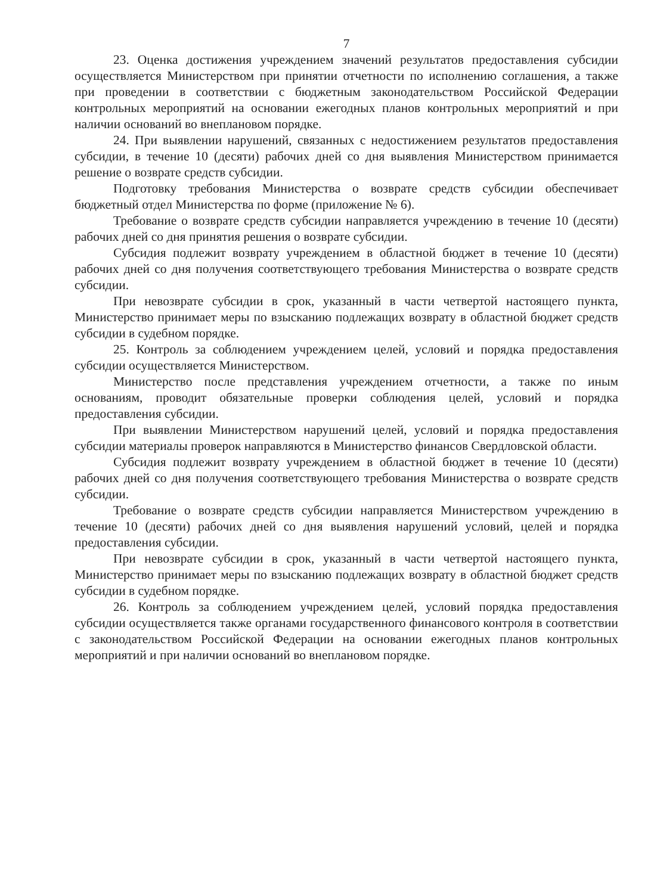7
23. Оценка достижения учреждением значений результатов предоставления субсидии осуществляется Министерством при принятии отчетности по исполнению соглашения, а также при проведении в соответствии с бюджетным законодательством Российской Федерации контрольных мероприятий на основании ежегодных планов контрольных мероприятий и при наличии оснований во внеплановом порядке.
24. При выявлении нарушений, связанных с недостижением результатов предоставления субсидии, в течение 10 (десяти) рабочих дней со дня выявления Министерством принимается решение о возврате средств субсидии.
Подготовку требования Министерства о возврате средств субсидии обеспечивает бюджетный отдел Министерства по форме (приложение № 6).
Требование о возврате средств субсидии направляется учреждению в течение 10 (десяти) рабочих дней со дня принятия решения о возврате субсидии.
Субсидия подлежит возврату учреждением в областной бюджет в течение 10 (десяти) рабочих дней со дня получения соответствующего требования Министерства о возврате средств субсидии.
При невозврате субсидии в срок, указанный в части четвертой настоящего пункта, Министерство принимает меры по взысканию подлежащих возврату в областной бюджет средств субсидии в судебном порядке.
25. Контроль за соблюдением учреждением целей, условий и порядка предоставления субсидии осуществляется Министерством.
Министерство после представления учреждением отчетности, а также по иным основаниям, проводит обязательные проверки соблюдения целей, условий и порядка предоставления субсидии.
При выявлении Министерством нарушений целей, условий и порядка предоставления субсидии материалы проверок направляются в Министерство финансов Свердловской области.
Субсидия подлежит возврату учреждением в областной бюджет в течение 10 (десяти) рабочих дней со дня получения соответствующего требования Министерства о возврате средств субсидии.
Требование о возврате средств субсидии направляется Министерством учреждению в течение 10 (десяти) рабочих дней со дня выявления нарушений условий, целей и порядка предоставления субсидии.
При невозврате субсидии в срок, указанный в части четвертой настоящего пункта, Министерство принимает меры по взысканию подлежащих возврату в областной бюджет средств субсидии в судебном порядке.
26. Контроль за соблюдением учреждением целей, условий порядка предоставления субсидии осуществляется также органами государственного финансового контроля в соответствии с законодательством Российской Федерации на основании ежегодных планов контрольных мероприятий и при наличии оснований во внеплановом порядке.